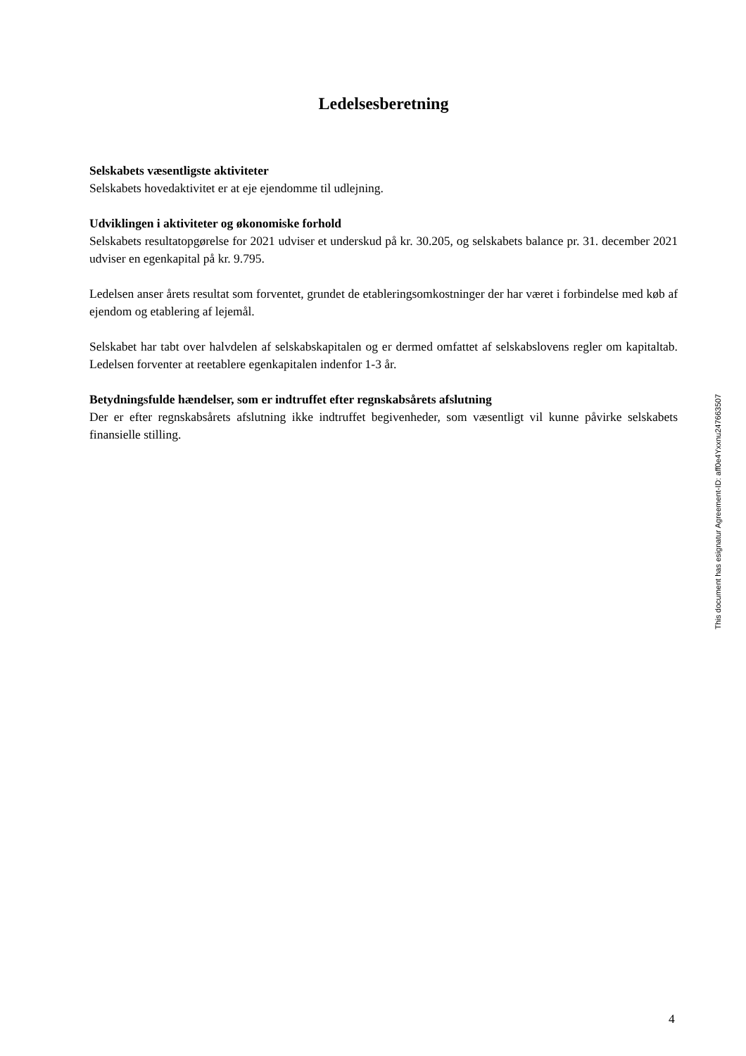Ledelsesberetning
Selskabets væsentligste aktiviteter
Selskabets hovedaktivitet er at eje ejendomme til udlejning.
Udviklingen i aktiviteter og økonomiske forhold
Selskabets resultatopgørelse for 2021 udviser et underskud på kr. 30.205, og selskabets balance pr. 31. december 2021 udviser en egenkapital på kr. 9.795.
Ledelsen anser årets resultat som forventet, grundet de etableringsomkostninger der har været i forbindelse med køb af ejendom og etablering af lejemål.
Selskabet har tabt over halvdelen af selskabskapitalen og er dermed omfattet af selskabslovens regler om kapitaltab. Ledelsen forventer at reetablere egenkapitalen indenfor 1-3 år.
Betydningsfulde hændelser, som er indtruffet efter regnskabsårets afslutning
Der er efter regnskabsårets afslutning ikke indtruffet begivenheder, som væsentligt vil kunne påvirke selskabets finansielle stilling.
This document has esignatur Agreement-ID: aff0e4Yxxnu247663507
4